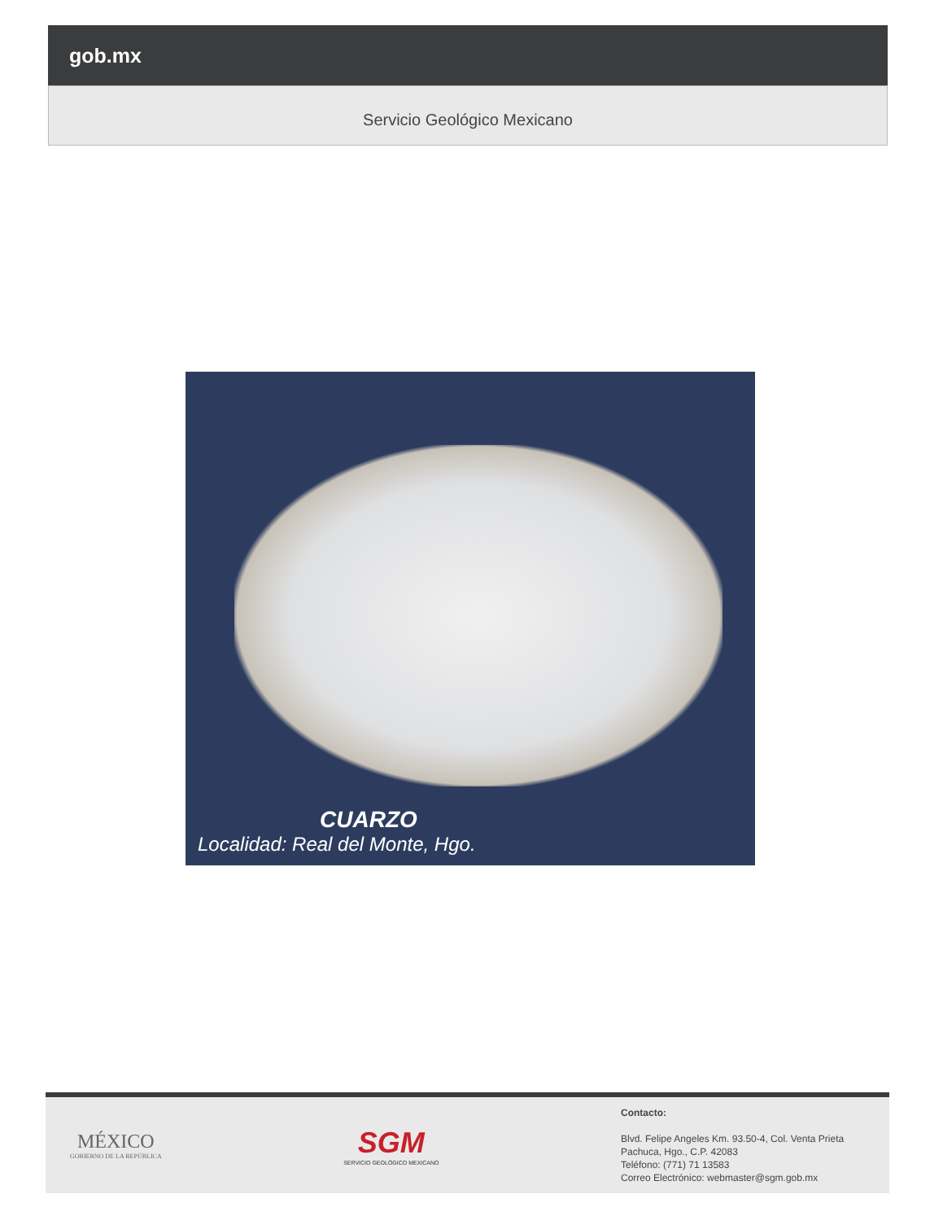gob.mx
Servicio Geológico Mexicano
CUARZO
Localidad: Real del Monte, Hgo.
MÉXICO
GOBIERNO DE LA REPÚBLICA
SGM
SERVICIO GEOLÓGICO MEXICANO
Contacto:
Blvd. Felipe Angeles Km. 93.50-4, Col. Venta Prieta
Pachuca, Hgo., C.P. 42083
Teléfono: (771) 71 13583
Correo Electrónico: webmaster@sgm.gob.mx